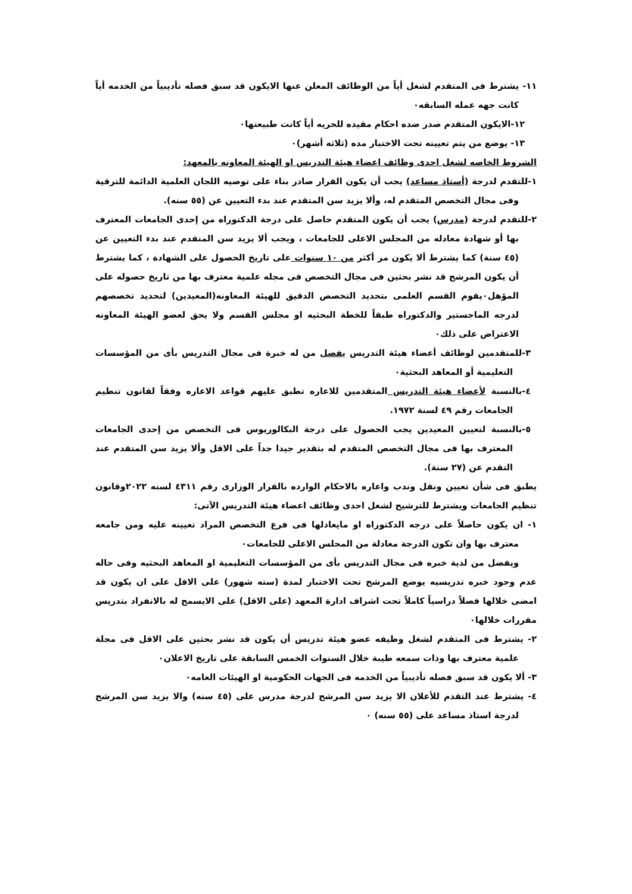١١- يشترط فى المتقدم لشغل أياً من الوظائف المعلن عنها الايكون قد سبق فصله تأديبياً من الخدمه أياً كانت جهه عمله السابقه۰
١٢-الايكون المتقدم صدر ضده احكام مقيده للحريه أياً كانت طبيعتها۰
١٣- يوضع من يتم تعيينه تحت الاختبار مده (ثلاثه أشهر)۰
الشروط الخاصه لشغل احدى وظائف اعضاء هيئة التدريس او الهيئة المعاونه بالمعهد:
١-للتقدم لدرجة (أستاذ مساعد) يجب أن يكون القرار صادر بناء على توصيه اللجان العلمية الدائمة للترقية وفى مجال التخصص المتقدم له، وألا يزيد سن المتقدم عند بدء التعيين عن (٥٥ سنه).
٢-للتقدم لدرجة (مدرس) يجب أن يكون المتقدم حاصل على درجة الدكتوراه من إحدى الجامعات المعترف بها أو شهادة معادله من المجلس الاعلى للجامعات ، ويجب ألا يزيد سن المتقدم عند بدء التعيين عن (٤٥ سنة) كما يشترط ألا يكون مر أكثر من ١٠ سنوات على تاريخ الحصول على الشهادة ، كما يشترط أن يكون المرشح قد نشر بحثين فى مجال التخصص فى مجله علمية معترف بها من تاريخ حصوله على المؤهل۰يقوم القسم العلمى بتحديد التخصص الدقيق للهيئة المعاونه(المعيدين) لتحديد تخصصهم لدرجه الماجستير والدكتوراه طبقاً للخطة البحثيه او مجلس القسم ولا يحق لعضو الهيئة المعاونه الاعتراض على ذلك۰
٣-للمتقدمين لوظائف أعضاء هيئة التدريس يفضل من له خبرة فى مجال التدريس بأى من المؤسسات التعليمية أو المعاهد البحثية۰
٤-بالنسبة لأعضاء هيئة التدريس المتقدمين للاعاره تطبق عليهم قواعد الاعاره وفقاً لقانون تنظيم الجامعات رقم ٤٩ لسنة ١٩٧٢.
٥-بالنسبة لتعيين المعيدين يجب الحصول على درجة البكالوريوس فى التخصص من إحدى الجامعات المعترف بها فى مجال التخصص المتقدم له بتقدير جيدا جداً على الاقل وألا يزيد سن المتقدم عند التقدم عن (٢٧ سنة).
يطبق فى شأن تعيين ونقل وندب واعاره بالاحكام الوارده بالقرار الوزارى رقم ٤٣١١ لسنه ٢٠٢٢وقانون تنظيم الجامعات ويشترط للترشيح لشغل احدى وظائف اعضاء هيئة التدريس الآتى:
١- ان يكون حاصلاً على درجه الدكتوراه او مايعادلها فى فرع التخصص المراد تعيينه عليه ومن جامعه معترف بها وان تكون الدرجة معادلة من المجلس الاعلى للجامعات۰
ويفضل من لدية خبره فى مجال التدريس بأى من المؤسسات التعليمية او المعاهد البحثيه وفى حاله عدم وجود خبره تدريسيه يوضع المرشح تحت الاختبار لمدة (سته شهور) على الاقل على ان يكون قد امضى خلالها فصلاً دراسياً كاملاً تحت اشراف ادارة المعهد (على الاقل) على الايسمح له بالانفراد بتدريس مقررات خلالها۰
٢- يشترط فى المتقدم لشغل وظيفه عضو هيئة تدريس أن يكون قد نشر بحثين على الاقل فى مجلة علمية معترف بها وذات سمعه طيبة خلال السنوات الخمس السابقة على تاريخ الاعلان۰
٣- ألا يكون قد سبق فصله تأديبياً من الخدمه فى الجهات الحكومية او الهيئات العامه۰
٤- يشترط عند التقدم للأعلان الا يزيد سن المرشح لدرجة مدرس على (٤٥ سنه) والا يزيد سن المرشح لدرجة استاذ مساعد على (٥٥ سنه) ۰